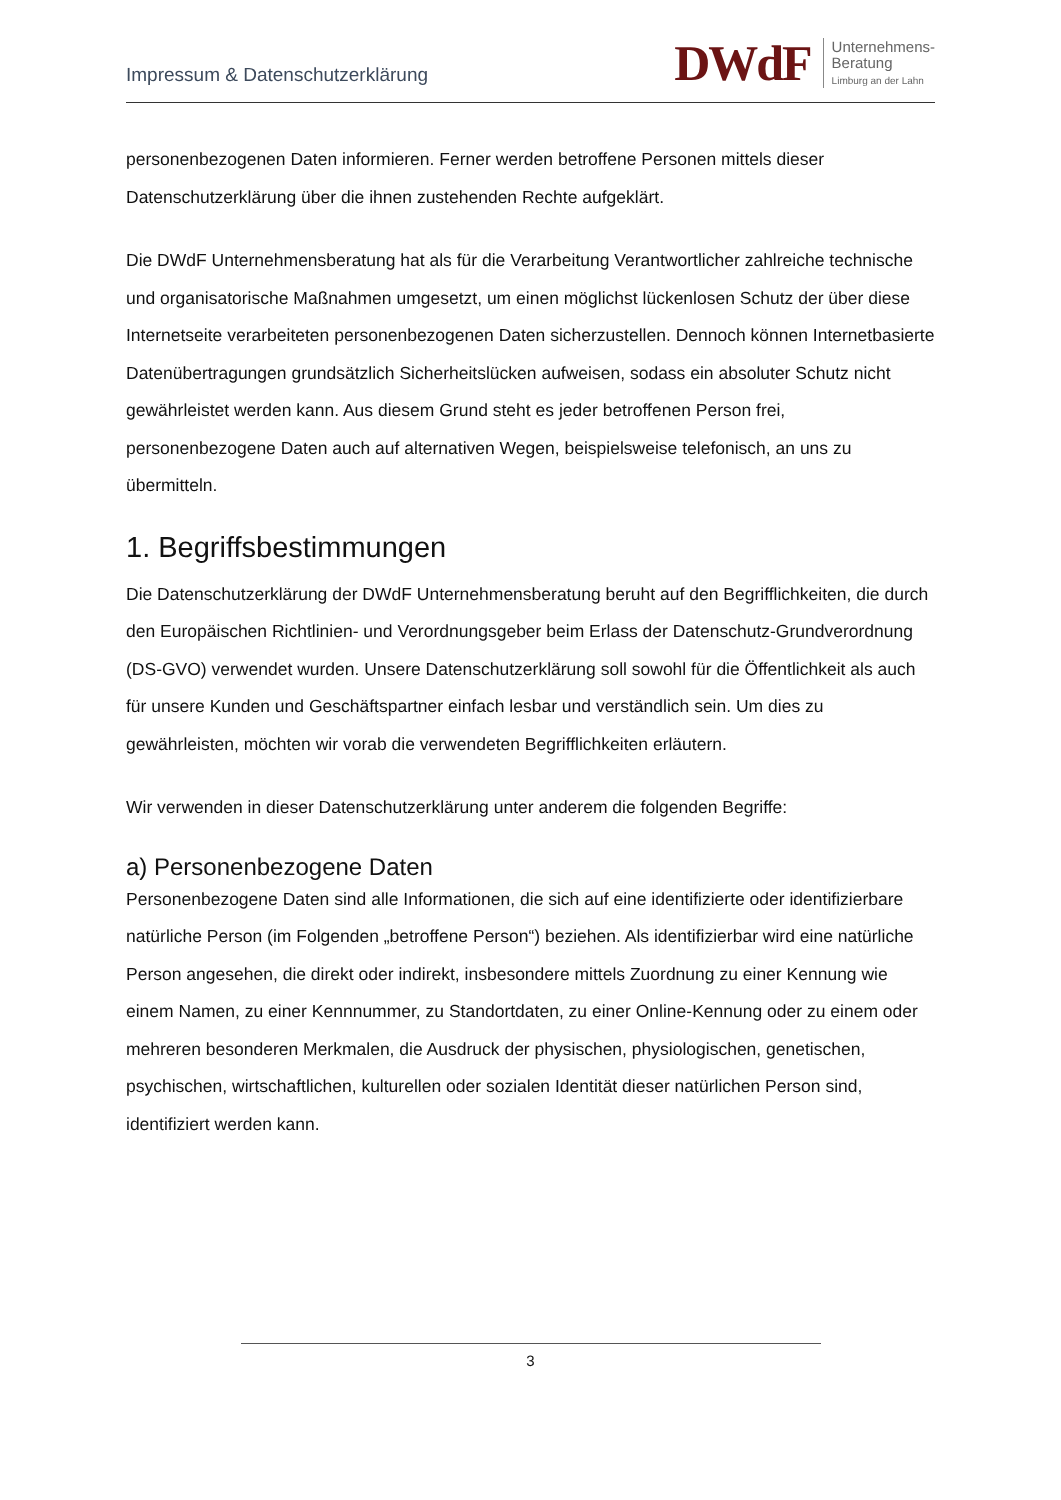Impressum & Datenschutzerklärung
DWdF
Unternehmens-
Beratung
Limburg an der Lahn
personenbezogenen Daten informieren. Ferner werden betroffene Personen mittels dieser Datenschutzerklärung über die ihnen zustehenden Rechte aufgeklärt.
Die DWdF Unternehmensberatung hat als für die Verarbeitung Verantwortlicher zahlreiche technische und organisatorische Maßnahmen umgesetzt, um einen möglichst lückenlosen Schutz der über diese Internetseite verarbeiteten personenbezogenen Daten sicherzustellen. Dennoch können Internetbasierte Datenübertragungen grundsätzlich Sicherheitslücken aufweisen, sodass ein absoluter Schutz nicht gewährleistet werden kann. Aus diesem Grund steht es jeder betroffenen Person frei, personenbezogene Daten auch auf alternativen Wegen, beispielsweise telefonisch, an uns zu übermitteln.
1. Begriffsbestimmungen
Die Datenschutzerklärung der DWdF Unternehmensberatung beruht auf den Begrifflichkeiten, die durch den Europäischen Richtlinien- und Verordnungsgeber beim Erlass der Datenschutz-Grundverordnung (DS-GVO) verwendet wurden. Unsere Datenschutzerklärung soll sowohl für die Öffentlichkeit als auch für unsere Kunden und Geschäftspartner einfach lesbar und verständlich sein. Um dies zu gewährleisten, möchten wir vorab die verwendeten Begrifflichkeiten erläutern.
Wir verwenden in dieser Datenschutzerklärung unter anderem die folgenden Begriffe:
a) Personenbezogene Daten
Personenbezogene Daten sind alle Informationen, die sich auf eine identifizierte oder identifizierbare natürliche Person (im Folgenden „betroffene Person“) beziehen. Als identifizierbar wird eine natürliche Person angesehen, die direkt oder indirekt, insbesondere mittels Zuordnung zu einer Kennung wie einem Namen, zu einer Kennnummer, zu Standortdaten, zu einer Online-Kennung oder zu einem oder mehreren besonderen Merkmalen, die Ausdruck der physischen, physiologischen, genetischen, psychischen, wirtschaftlichen, kulturellen oder sozialen Identität dieser natürlichen Person sind, identifiziert werden kann.
3